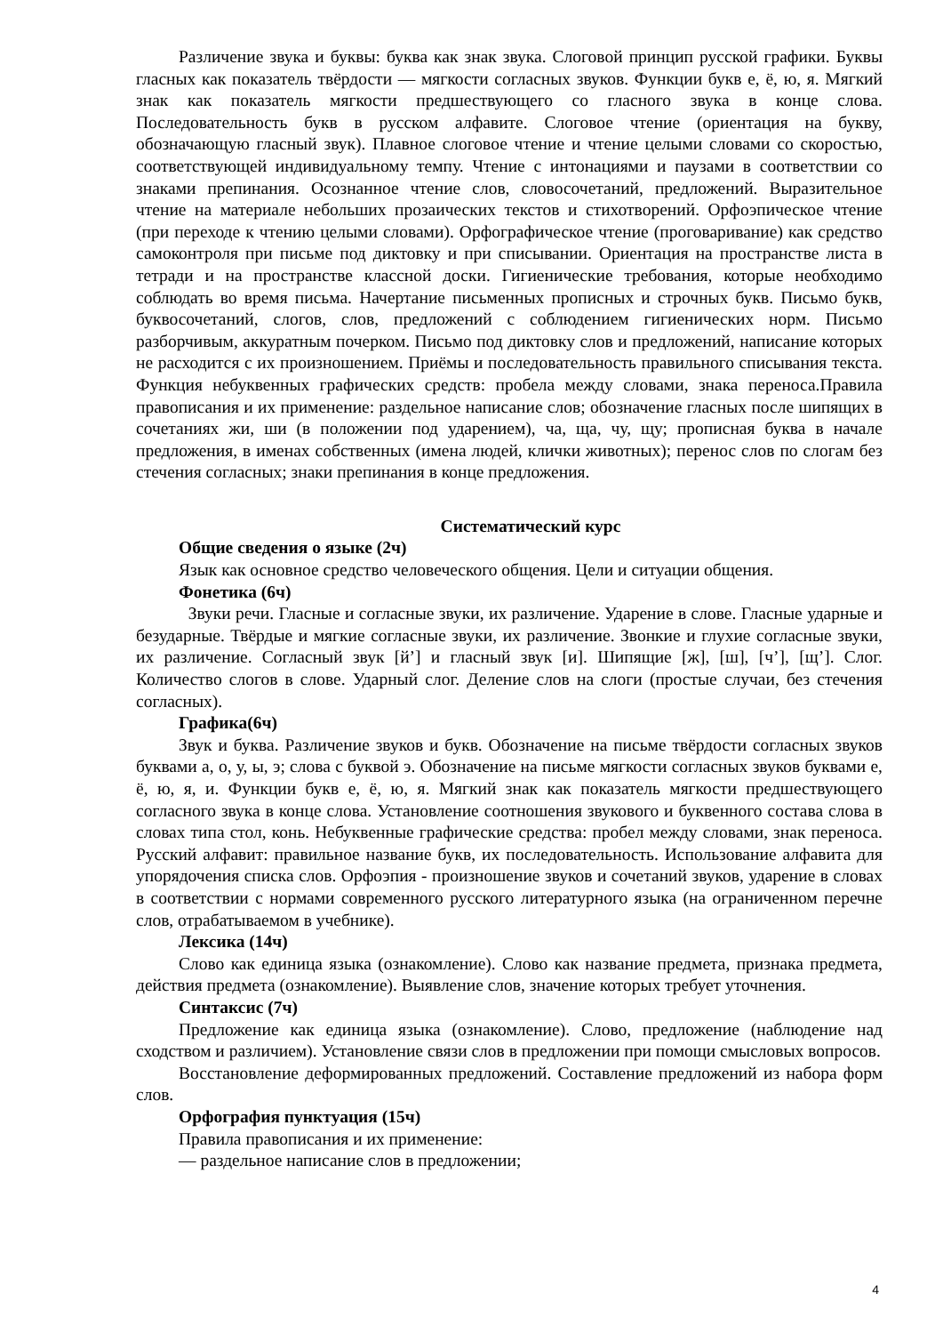Различение звука и буквы: буква как знак звука. Слоговой принцип русской графики. Буквы гласных как показатель твёрдости — мягкости согласных звуков. Функции букв е, ё, ю, я. Мягкий знак как показатель мягкости предшествующего со гласного звука в конце слова. Последовательность букв в русском алфавите. Слоговое чтение (ориентация на букву, обозначающую гласный звук). Плавное слоговое чтение и чтение целыми словами со скоростью, соответствующей индивидуальному темпу. Чтение с интонациями и паузами в соответствии со знаками препинания. Осознанное чтение слов, словосочетаний, предложений. Выразительное чтение на материале небольших прозаических текстов и стихотворений. Орфоэпическое чтение (при переходе к чтению целыми словами). Орфографическое чтение (проговаривание) как средство самоконтроля при письме под диктовку и при списывании. Ориентация на пространстве листа в тетради и на пространстве классной доски. Гигиенические требования, которые необходимо соблюдать во время письма. Начертание письменных прописных и строчных букв. Письмо букв, буквосочетаний, слогов, слов, предложений с соблюдением гигиенических норм. Письмо разборчивым, аккуратным почерком. Письмо под диктовку слов и предложений, написание которых не расходится с их произношением. Приёмы и последовательность правильного списывания текста. Функция небуквенных графических средств: пробела между словами, знака переноса.Правила правописания и их применение: раздельное написание слов; обозначение гласных после шипящих в сочетаниях жи, ши (в положении под ударением), ча, ща, чу, щу; прописная буква в начале предложения, в именах собственных (имена людей, клички животных); перенос слов по слогам без стечения согласных; знаки препинания в конце предложения.
Систематический курс
Общие сведения о языке (2ч)
Язык как основное средство человеческого общения. Цели и ситуации общения.
Фонетика (6ч)
Звуки речи. Гласные и согласные звуки, их различение. Ударение в слове. Гласные ударные и безударные. Твёрдые и мягкие согласные звуки, их различение. Звонкие и глухие согласные звуки, их различение. Согласный звук [й’] и гласный звук [и]. Шипящие [ж], [ш], [ч’], [щ’]. Слог. Количество слогов в слове. Ударный слог. Деление слов на слоги (простые случаи, без стечения согласных).
Графика(6ч)
Звук и буква. Различение звуков и букв. Обозначение на письме твёрдости согласных звуков буквами а, о, у, ы, э; слова с буквой э. Обозначение на письме мягкости согласных звуков буквами е, ё, ю, я, и. Функции букв е, ё, ю, я. Мягкий знак как показатель мягкости предшествующего согласного звука в конце слова. Установление соотношения звукового и буквенного состава слова в словах типа стол, конь. Небуквенные графические средства: пробел между словами, знак переноса. Русский алфавит: правильное название букв, их последовательность. Использование алфавита для упорядочения списка слов. Орфоэпия - произношение звуков и сочетаний звуков, ударение в словах в соответствии с нормами современного русского литературного языка (на ограниченном перечне слов, отрабатываемом в учебнике).
Лексика (14ч)
Слово как единица языка (ознакомление). Слово как название предмета, признака предмета, действия предмета (ознакомление). Выявление слов, значение которых требует уточнения.
Синтаксис (7ч)
Предложение как единица языка (ознакомление). Слово, предложение (наблюдение над сходством и различием). Установление связи слов в предложении при помощи смысловых вопросов.
Восстановление деформированных предложений. Составление предложений из набора форм слов.
Орфография пунктуация (15ч)
Правила правописания и их применение:
— раздельное написание слов в предложении;
4